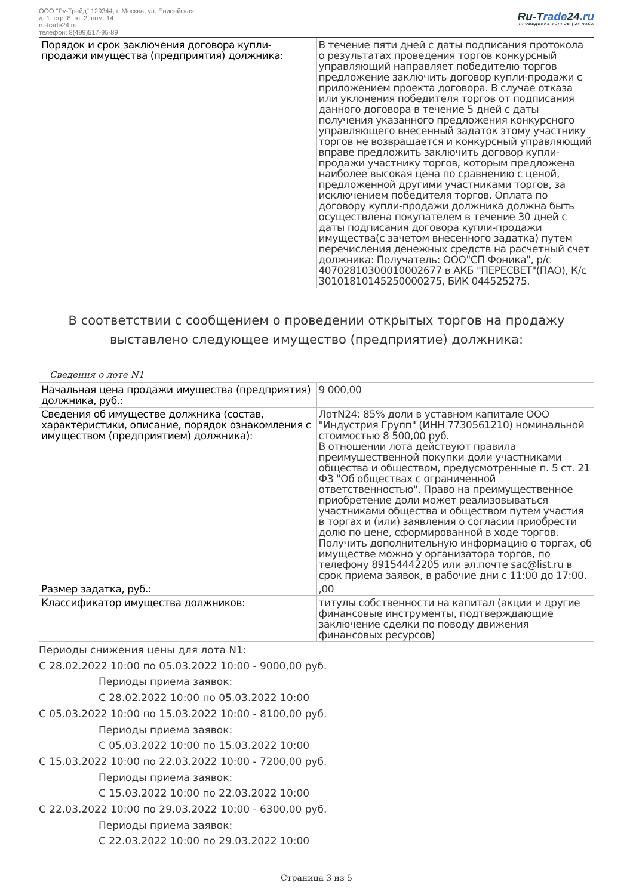ООО "Ру-Трейд" 129344, г. Москва, ул. Енисейская,
д. 1, стр. 8, эт. 2, пом. 14
ru-trade24.ru
телефон: 8(499)517-95-89
Ru-Trade24.ru
ПРОВЕДЕНИЕ ТОРГОВ | 24 ЧАСА
| Порядок и срок заключения договора купли-продажи имущества (предприятия) должника: | В течение пяти дней с даты подписания протокола о результатах проведения торгов конкурсный управляющий направляет победителю торгов предложение заключить договор купли-продажи с приложением проекта договора. В случае отказа или уклонения победителя торгов от подписания данного договора в течение 5 дней с даты получения указанного предложения конкурсного управляющего внесенный задаток этому участнику торгов не возвращается и конкурсный управляющий вправе предложить заключить договор купли-продажи участнику торгов, которым предложена наиболее высокая цена по сравнению с ценой, предложенной другими участниками торгов, за исключением победителя торгов. Оплата по договору купли-продажи должника должна быть осуществлена покупателем в течение 30 дней с даты подписания договора купли-продажи имущества(с зачетом внесенного задатка) путем перечисления денежных средств на расчетный счет должника: Получатель: ООО"СП Фоника", р/с 40702810300010002677 в АКБ "ПЕРЕСВЕТ"(ПАО), К/с 30101810145250000275, БИК 044525275. |
В соответствии с сообщением о проведении открытых торгов на продажу выставлено следующее имущество (предприятие) должника:
Сведения о лоте N1
| Начальная цена продажи имущества (предприятия) должника, руб.: | 9 000,00 |
| Сведения об имуществе должника (состав, характеристики, описание, порядок ознакомления с имуществом (предприятием) должника): | ЛотN24: 85% доли в уставном капитале ООО "Индустрия Групп" (ИНН 7730561210) номинальной стоимостью 8 500,00 руб. В отношении лота действуют правила преимущественной покупки доли участниками общества и обществом, предусмотренные п. 5 ст. 21 ФЗ "Об обществах с ограниченной ответственностью". Право на преимущественное приобретение доли может реализовываться участниками общества и обществом путем участия в торгах и (или) заявления о согласии приобрести долю по цене, сформированной в ходе торгов. Получить дополнительную информацию о торгах, об имуществе можно у организатора торгов, по телефону 89154442205 или эл.почте sac@list.ru в срок приема заявок, в рабочие дни с 11:00 до 17:00. |
| Размер задатка, руб.: | ,00 |
| Классификатор имущества должников: | титулы собственности на капитал (акции и другие финансовые инструменты, подтверждающие заключение сделки по поводу движения финансовых ресурсов) |
Периоды снижения цены для лота N1:
С 28.02.2022 10:00 по 05.03.2022 10:00 - 9000,00 руб.
Периоды приема заявок:
С 28.02.2022 10:00 по 05.03.2022 10:00
С 05.03.2022 10:00 по 15.03.2022 10:00 - 8100,00 руб.
Периоды приема заявок:
С 05.03.2022 10:00 по 15.03.2022 10:00
С 15.03.2022 10:00 по 22.03.2022 10:00 - 7200,00 руб.
Периоды приема заявок:
С 15.03.2022 10:00 по 22.03.2022 10:00
С 22.03.2022 10:00 по 29.03.2022 10:00 - 6300,00 руб.
Периоды приема заявок:
С 22.03.2022 10:00 по 29.03.2022 10:00
Страница 3 из 5